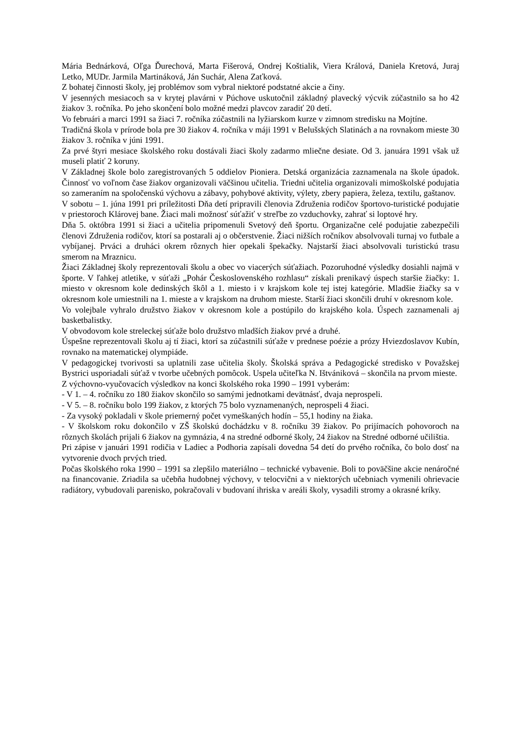Mária Bednárková, Oľga Ďurechová, Marta Fišerová, Ondrej Koštialik, Viera Králová, Daniela Kretová, Juraj Letko, MUDr. Jarmila Martináková, Ján Suchár, Alena Zaťková.
Z bohatej činnosti školy, jej problémov som vybral niektoré podstatné akcie a činy.
V jesenných mesiacoch sa v krytej plavárni v Púchove uskutočnil základný plavecký výcvik zúčastnilo sa ho 42 žiakov 3. ročníka. Po jeho skončení bolo možné medzi plavcov zaradiť 20 detí.
Vo februári a marci 1991 sa žiaci 7. ročníka zúčastnili na lyžiarskom kurze v zimnom stredisku na Mojtíne.
Tradičná škola v prírode bola pre 30 žiakov 4. ročníka v máji 1991 v Belušských Slatinách a na rovnakom mieste 30 žiakov 3. ročníka v júni 1991.
Za prvé štyri mesiace školského roku dostávali žiaci školy zadarmo mliečne desiate. Od 3. januára 1991 však už museli platiť 2 koruny.
V Základnej škole bolo zaregistrovaných 5 oddielov Pioniera. Detská organizácia zaznamenala na škole úpadok. Činnosť vo voľnom čase žiakov organizovali väčšinou učitelia. Triedni učitelia organizovali mimoškolské podujatia so zameraním na spoločenskú výchovu a zábavy, pohybové aktivity, výlety, zbery papiera, železa, textilu, gaštanov.
V sobotu – 1. júna 1991 pri príležitosti Dňa detí pripravili členovia Združenia rodičov športovo-turistické podujatie v priestoroch Klárovej bane. Žiaci mali možnosť súťažiť v streľbe zo vzduchovky, zahrať si loptové hry.
Dňa 5. októbra 1991 si žiaci a učitelia pripomenuli Svetový deň športu. Organizačne celé podujatie zabezpečili členovi Združenia rodičov, ktorí sa postarali aj o občerstvenie. Žiaci nižších ročníkov absolvovali turnaj vo futbale a vybíjanej. Prváci a druháci okrem rôznych hier opekali špekačky. Najstarší žiaci absolvovali turistickú trasu smerom na Mraznicu.
Žiaci Základnej školy reprezentovali školu a obec vo viacerých súťažiach. Pozoruhodné výsledky dosiahli najmä v športe. V ľahkej atletike, v súťaži „Pohár Československého rozhlasu“ získali prenikavý úspech staršie žiačky: 1. miesto v okresnom kole dedinských škôl a 1. miesto i v krajskom kole tej istej kategórie. Mladšie žiačky sa v okresnom kole umiestnili na 1. mieste a v krajskom na druhom mieste. Starší žiaci skončili druhí v okresnom kole.
Vo volejbale vyhralo družstvo žiakov v okresnom kole a postúpilo do krajského kola. Úspech zaznamenali aj basketbalistky.
V obvodovom kole streleckej súťaže bolo družstvo mladších žiakov prvé a druhé.
Úspešne reprezentovali školu aj tí žiaci, ktorí sa zúčastnili súťaže v prednese poézie a prózy Hviezdoslavov Kubín, rovnako na matematickej olympiáde.
V pedagogickej tvorivosti sa uplatnili zase učitelia školy. Školská správa a Pedagogické stredisko v Považskej Bystrici usporiadali súťaž v tvorbe učebných pomôcok. Uspela učiteľka N. Ištvániková – skončila na prvom mieste.
Z výchovno-vyučovacích výsledkov na konci školského roka 1990 – 1991 vyberám:
- V 1. – 4. ročníku zo 180 žiakov skončilo so samými jednotkami devätnásť, dvaja neprospeli.
- V 5. – 8. ročníku bolo 199 žiakov, z ktorých 75 bolo vyznamenaných, neprospeli 4 žiaci.
- Za vysoký pokladali v škole priemerný počet vymeškaných hodín – 55,1 hodiny na žiaka.
- V školskom roku dokončilo v ZŠ školskú dochádzku v 8. ročníku 39 žiakov. Po prijímacích pohovoroch na rôznych školách prijali 6 žiakov na gymnázia, 4 na stredné odborné školy, 24 žiakov na Stredné odborné učilištia.
Pri zápise v januári 1991 rodičia v Ladiec a Podhoria zapísali dovedna 54 detí do prvého ročníka, čo bolo dosť na vytvorenie dvoch prvých tried.
Počas školského roka 1990 – 1991 sa zlepšilo materiálno – technické vybavenie. Boli to poväčšine akcie nenáročné na financovanie. Zriadila sa učebňa hudobnej výchovy, v telocvični a v niektorých učebniach vymenili ohrievacie radiátory, vybudovali parenisko, pokračovali v budovaní ihriska v areáli školy, vysadili stromy a okrasné kríky.